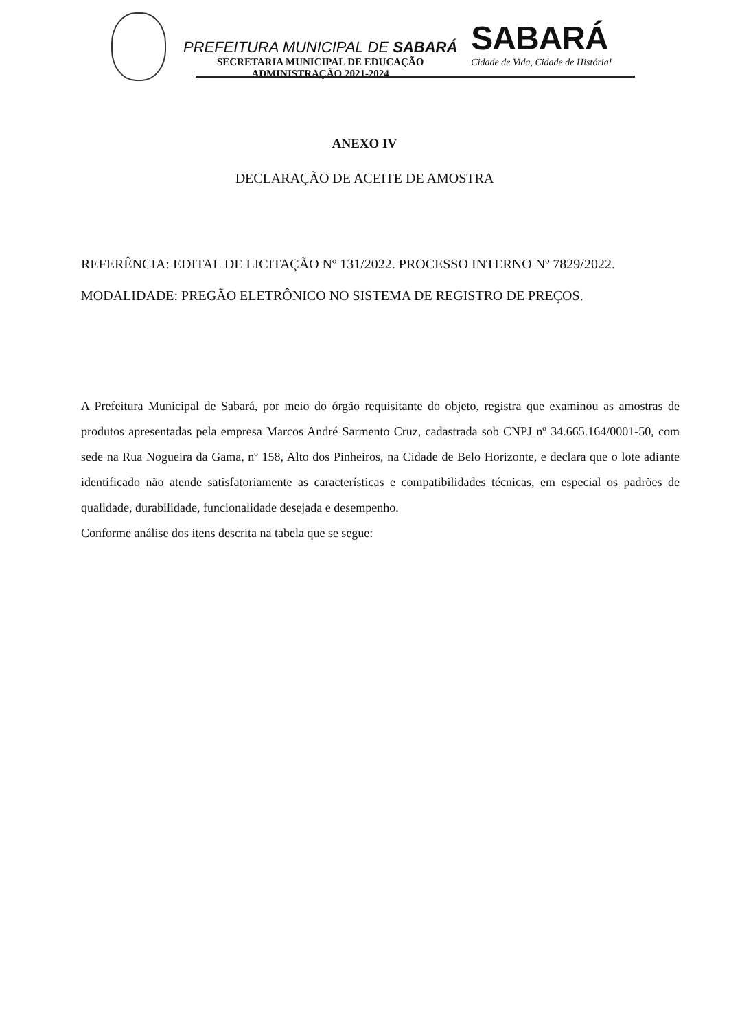PREFEITURA MUNICIPAL DE SABARÁ
SECRETARIA MUNICIPAL DE EDUCAÇÃO
ADMINISTRAÇÃO 2021-2024
SABARÁ
Cidade de Vida, Cidade de História!
ANEXO IV
DECLARAÇÃO DE ACEITE DE AMOSTRA
REFERÊNCIA: EDITAL DE LICITAÇÃO Nº 131/2022. PROCESSO INTERNO Nº 7829/2022.
MODALIDADE: PREGÃO ELETRÔNICO NO SISTEMA DE REGISTRO DE PREÇOS.
A Prefeitura Municipal de Sabará, por meio do órgão requisitante do objeto, registra que examinou as amostras de produtos apresentadas pela empresa Marcos André Sarmento Cruz, cadastrada sob CNPJ nº 34.665.164/0001-50, com sede na Rua Nogueira da Gama, nº 158, Alto dos Pinheiros, na Cidade de Belo Horizonte, e declara que o lote adiante identificado não atende satisfatoriamente as características e compatibilidades técnicas, em especial os padrões de qualidade, durabilidade, funcionalidade desejada e desempenho.
Conforme análise dos itens descrita na tabela que se segue: